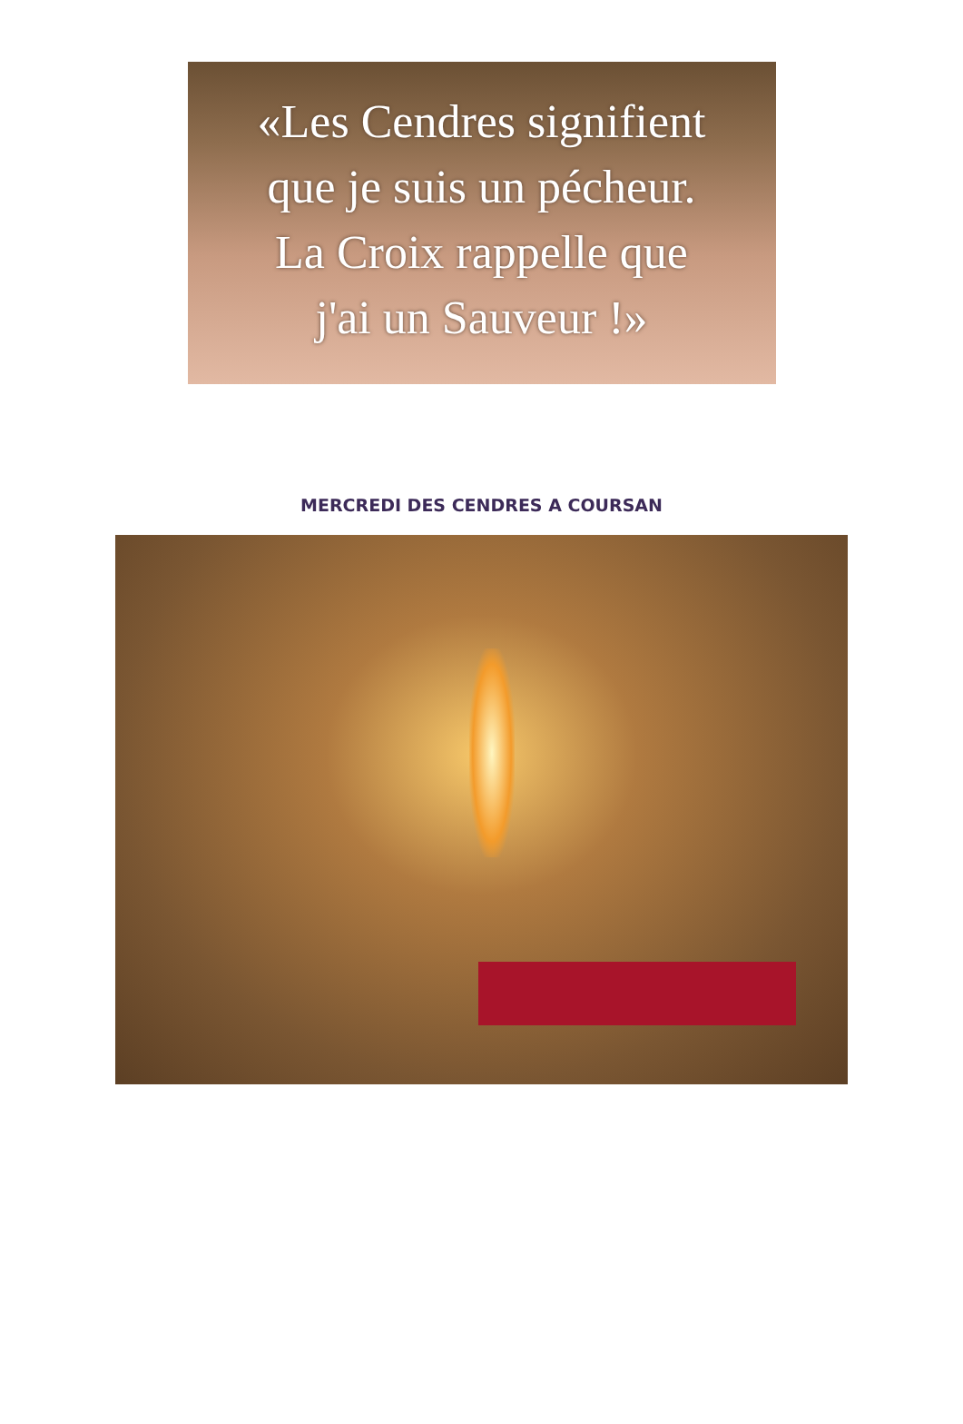«Les Cendres signifient
que je suis un pécheur.
La Croix rappelle que
j'ai un Sauveur !»
MERCREDI DES CENDRES A COURSAN